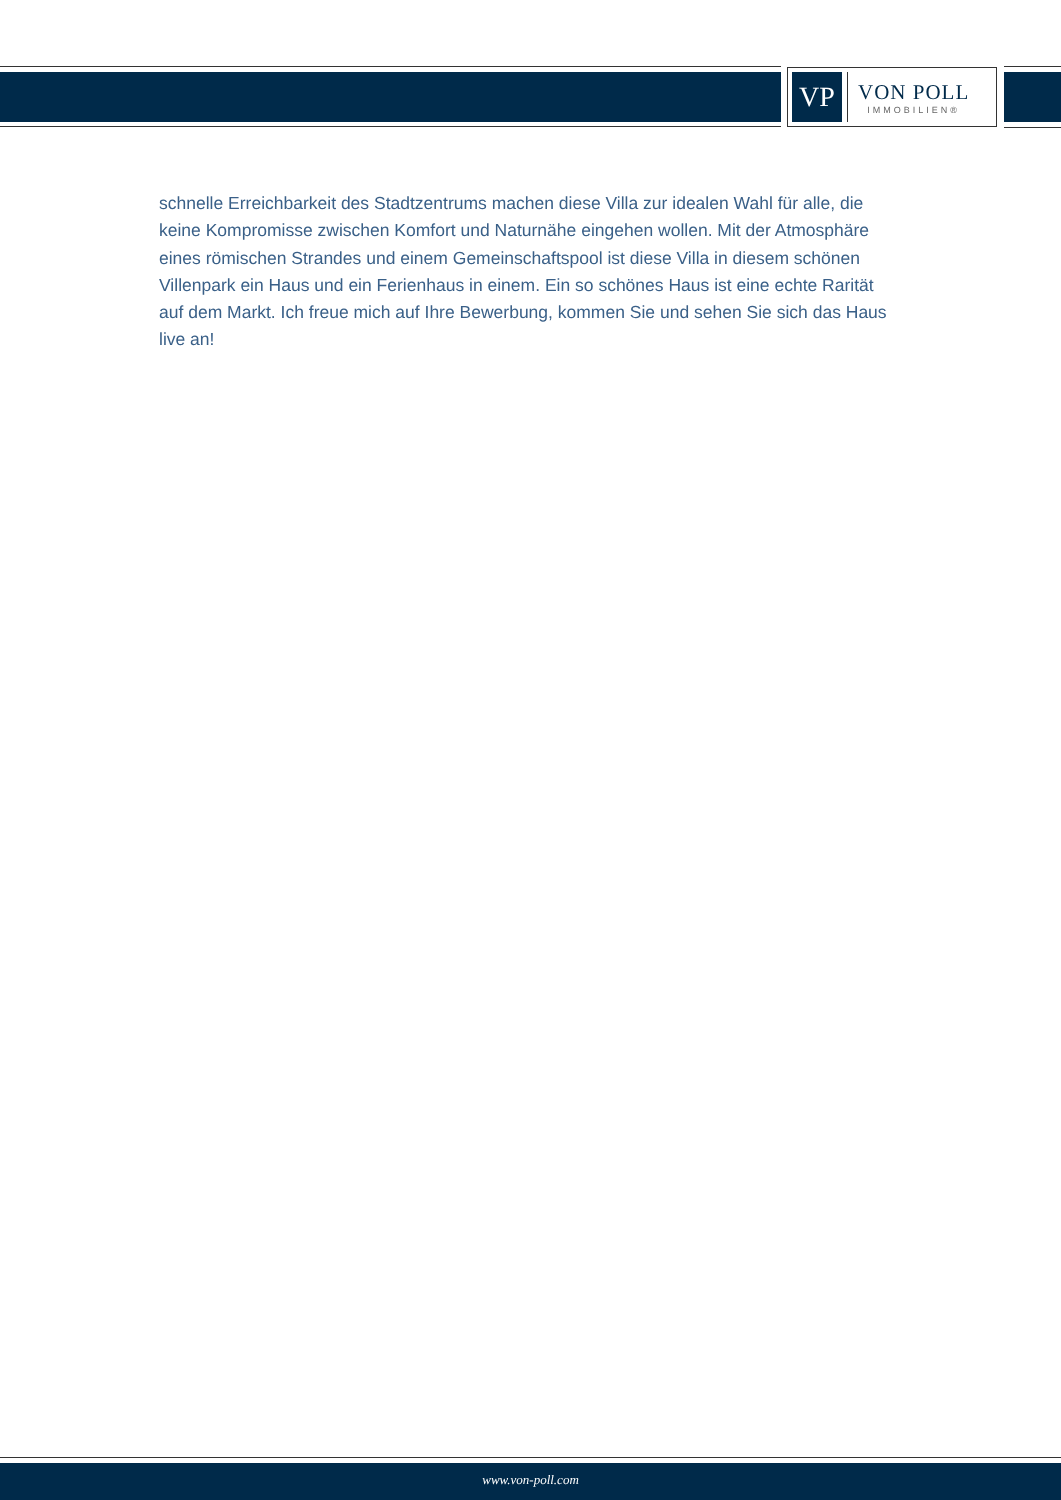VP
VON POLL
IMMOBILIEN®
schnelle Erreichbarkeit des Stadtzentrums machen diese Villa zur idealen Wahl für alle, die keine Kompromisse zwischen Komfort und Naturnähe eingehen wollen. Mit der Atmosphäre eines römischen Strandes und einem Gemeinschaftspool ist diese Villa in diesem schönen Villenpark ein Haus und ein Ferienhaus in einem. Ein so schönes Haus ist eine echte Rarität auf dem Markt. Ich freue mich auf Ihre Bewerbung, kommen Sie und sehen Sie sich das Haus live an!
www.von-poll.com